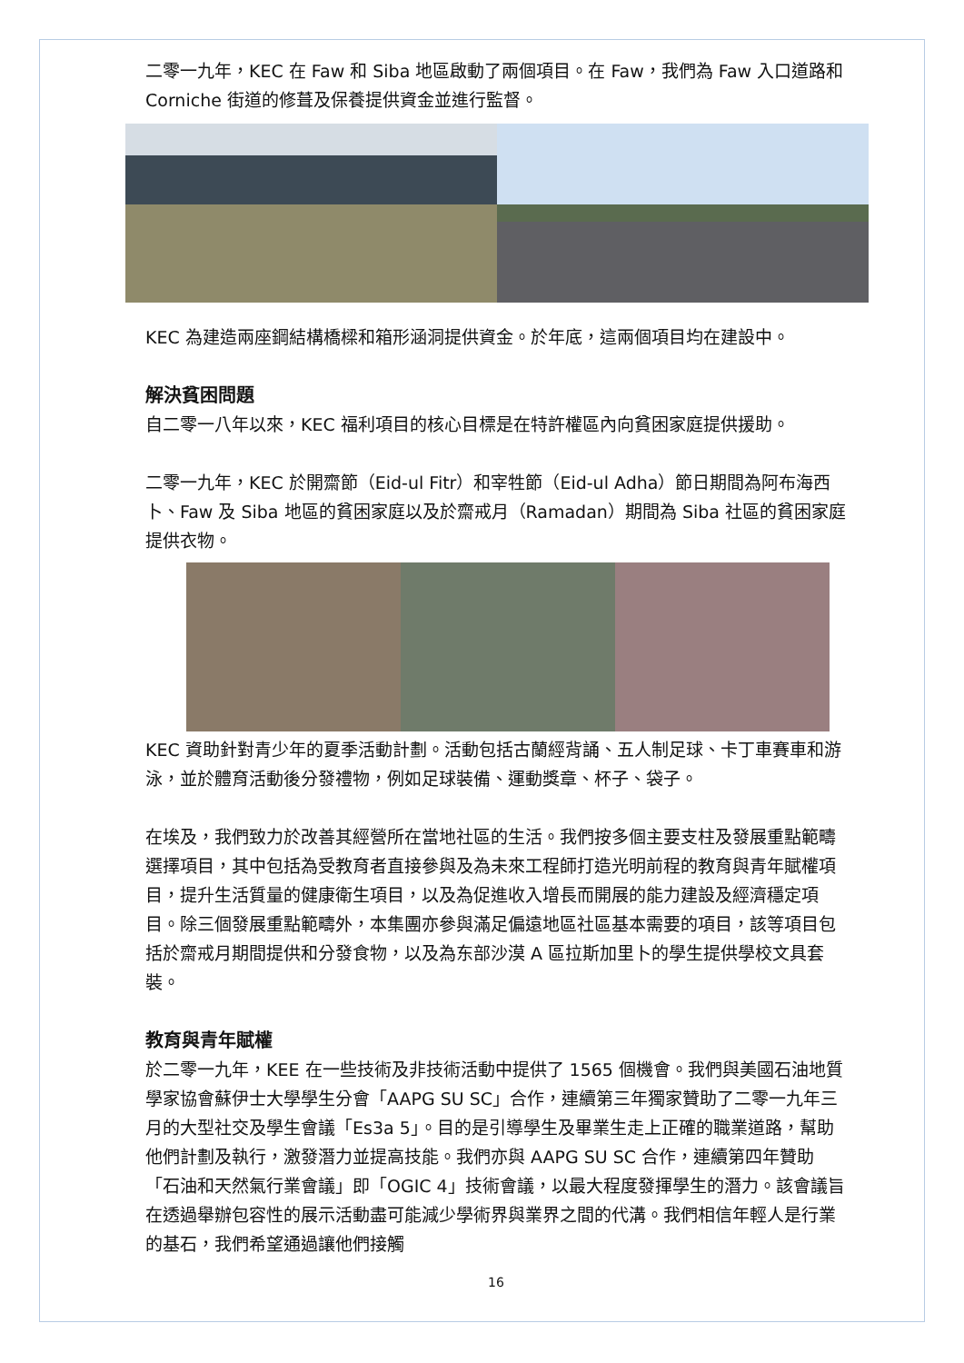二零一九年，KEC 在 Faw 和 Siba 地區啟動了兩個項目。在 Faw，我們為 Faw 入口道路和 Corniche 街道的修葺及保養提供資金並進行監督。
KEC 為建造兩座鋼結構橋樑和箱形涵洞提供資金。於年底，這兩個項目均在建設中。
解決貧困問題
自二零一八年以來，KEC 福利項目的核心目標是在特許權區內向貧困家庭提供援助。
二零一九年，KEC 於開齋節（Eid-ul Fitr）和宰牲節（Eid-ul Adha）節日期間為阿布海西卜、Faw 及 Siba 地區的貧困家庭以及於齋戒月（Ramadan）期間為 Siba 社區的貧困家庭提供衣物。
KEC 資助針對青少年的夏季活動計劃。活動包括古蘭經背誦、五人制足球、卡丁車賽車和游泳，並於體育活動後分發禮物，例如足球裝備、運動獎章、杯子、袋子。
在埃及，我們致力於改善其經營所在當地社區的生活。我們按多個主要支柱及發展重點範疇選擇項目，其中包括為受教育者直接參與及為未來工程師打造光明前程的教育與青年賦權項目，提升生活質量的健康衛生項目，以及為促進收入增長而開展的能力建設及經濟穩定項目。除三個發展重點範疇外，本集團亦參與滿足偏遠地區社區基本需要的項目，該等項目包括於齋戒月期間提供和分發食物，以及為东部沙漠 A 區拉斯加里卜的學生提供學校文具套裝。
教育與青年賦權
於二零一九年，KEE 在一些技術及非技術活動中提供了 1565 個機會。我們與美國石油地質學家協會蘇伊士大學學生分會「AAPG SU SC」合作，連續第三年獨家贊助了二零一九年三月的大型社交及學生會議「Es3a 5」。目的是引導學生及畢業生走上正確的職業道路，幫助他們計劃及執行，激發潛力並提高技能。我們亦與 AAPG SU SC 合作，連續第四年贊助「石油和天然氣行業會議」即「OGIC 4」技術會議，以最大程度發揮學生的潛力。該會議旨在透過舉辦包容性的展示活動盡可能減少學術界與業界之間的代溝。我們相信年輕人是行業的基石，我們希望通過讓他們接觸
16